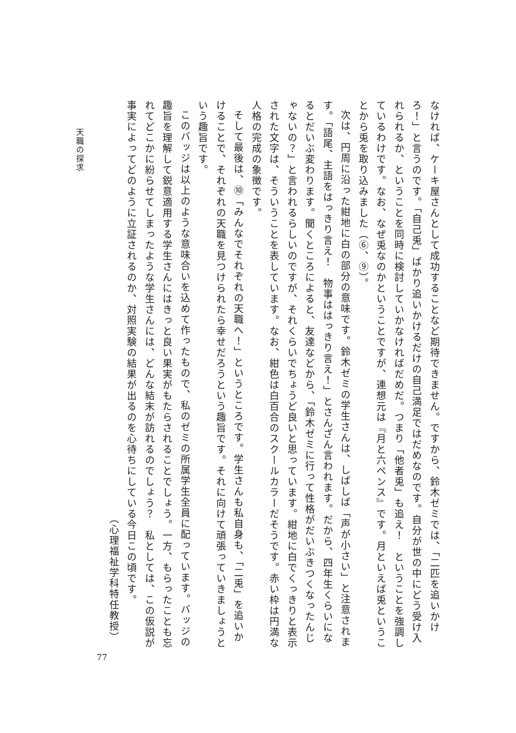なければ、ケーキ屋さんとして成功することなど期待できません。ですから、鈴木ゼミでは、「二匹を追いかけろ！」と言うのです。「自己兎」ばかり追いかけるだけの自己満足ではだめなのです。自分が世の中にどう受け入れられるか、ということを同時に検討していかなければだめだ。つまり「他者兎」も追え！　ということを強調しているわけです。なお、なぜ兎なのかということですが、連想元は『月と六ペンス』です。月といえば兎ということから兎を取り込みました（⑥、⑨）。
次は、円周に沿った紺地に白の部分の意味です。鈴木ゼミの学生さんは、しばしば「声が小さい」と注意されます。「語尾、主語をはっきり言え！　物事ははっきり言え！」とさんざん言われます。だから、四年生くらいになるとだいぶ変わります。聞くところによると、友達などから、「鈴木ゼミに行って性格がだいぶきつくなったんじゃないの？」と言われるらしいのですが、それくらいでちょうど良いと思っています。紺地に白でくっきりと表示された文字は、そういうことを表しています。なお、紺色は白百合のスクールカラーだそうです。赤い枠は円満な人格の完成の象徴です。
そして最後は、⑩「みんなでそれぞれの天職へ！」というところです。学生さんも私自身も、「二兎」を追いかけることで、それぞれの天職を見つけられたら幸せだろうという趣旨です。それに向けて頑張っていきましょうという趣旨です。
このバッジは以上のような意味合いを込めて作ったもので、私のゼミの所属学生全員に配っています。バッジの趣旨を理解して鋭意適用する学生さんにはきっと良い果実がもたらされることでしょう。一方、もらったことも忘れてどこかに紛らせてしまったような学生さんには、どんな結末が訪れるのでしょう？　私としては、この仮説が事実によってどのように立証されるのか、対照実験の結果が出るのを心待ちにしている今日この頃です。
（心理福祉学科特任教授）
天職の探求
77